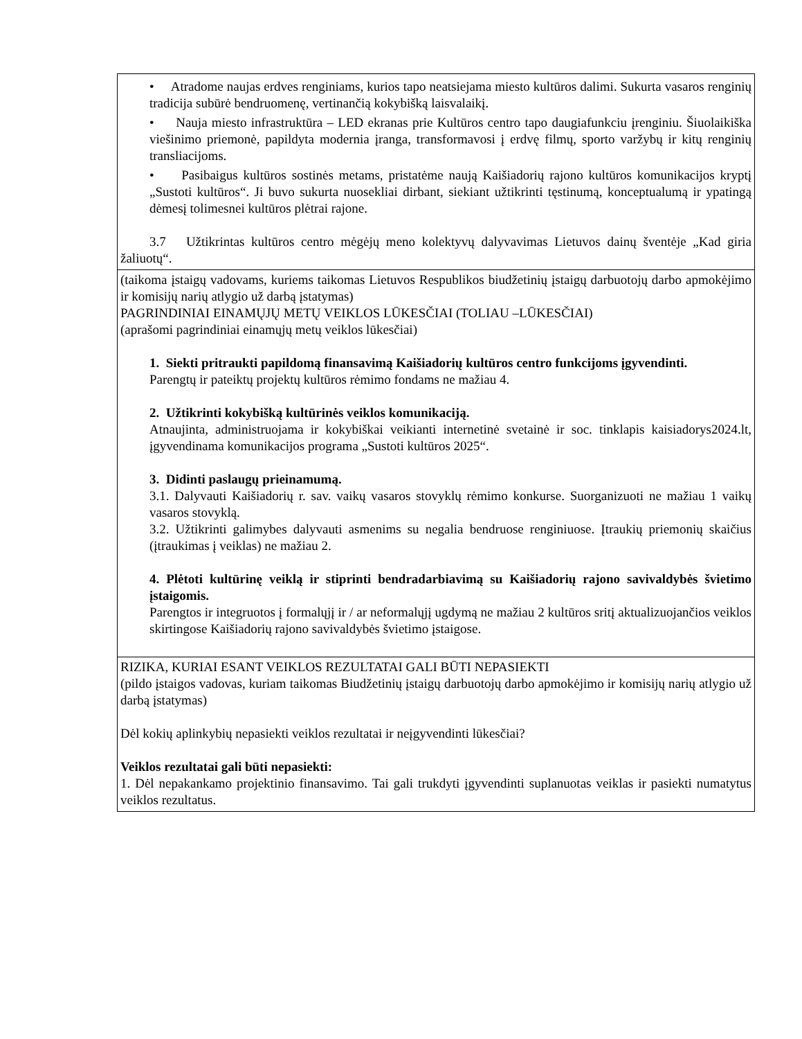| • Atradome naujas erdves renginiams, kurios tapo neatsiejama miesto kultūros dalimi. Sukurta vasaros renginių tradicija subūrė bendruomenę, vertinančią kokybišką laisvalaikį. • Nauja miesto infrastruktūra – LED ekranas prie Kultūros centro tapo daugiafunkciu įrenginiu. Šiuolaikiška viešinimo priemonė, papildyta modernia įranga, transformavosi į erdvę filmų, sporto varžybų ir kitų renginių transliacijoms. • Pasibaigus kultūros sostinės metams, pristatėme naują Kaišiadorių rajono kultūros komunikacijos kryptį „Sustoti kultūros“. Ji buvo sukurta nuosekliai dirbant, siekiant užtikrinti tęstinumą, konceptualumą ir ypatingą dėmesį tolimesnei kultūros plėtrai rajone. 3.7 Užtikrintas kultūros centro mėgėjų meno kolektyvų dalyvavimas Lietuvos dainų šventėje „Kad giria žaliuotų“. |
| (taikoma įstaigų vadovams, kuriems taikomas Lietuvos Respublikos biudžetinių įstaigų darbuotojų darbo apmokėjimo ir komisijų narių atlygio už darbą įstatymas) PAGRINDINIAI EINAMŲJŲ METŲ VEIKLOS LŪKESČIAI (TOLIAU –LŪKESČIAI) (aprašomi pagrindiniai einamųjų metų veiklos lūkesčiai) 1. Siekti pritraukti papildomą finansavimą Kaišiadorių kultūros centro funkcijoms įgyvendinti. Parengtų ir pateiktų projektų kultūros rėmimo fondams ne mažiau 4. 2. Užtikrinti kokybišką kultūrinės veiklos komunikaciją. Atnaujinta, administruojama ir kokybiškai veikianti internetinė svetainė ir soc. tinklapis kaisiadorys2024.lt, įgyvendinama komunikacijos programa „Sustoti kultūros 2025“. 3. Didinti paslaugų prieinamumą. 3.1. Dalyvauti Kaišiadorių r. sav. vaikų vasaros stovyklų rėmimo konkurse. Suorganizuoti ne mažiau 1 vaikų vasaros stovyklą. 3.2. Užtikrinti galimybes dalyvauti asmenims su negalia bendruose renginiuose. Įtraukių priemonių skaičius (įtraukimas į veiklas) ne mažiau 2. 4. Plėtoti kultūrinę veiklą ir stiprinti bendradarbiavimą su Kaišiadorių rajono savivaldybės švietimo įstaigomis. Parengtos ir integruotos į formalųjį ir / ar neformalųjį ugdymą ne mažiau 2 kultūros sritį aktualizuojančios veiklos skirtingose Kaišiadorių rajono savivaldybės švietimo įstaigose. |
| RIZIKA, KURIAI ESANT VEIKLOS REZULTATAI GALI BŪTI NEPASIEKTI (pildo įstaigos vadovas, kuriam taikomas Biudžetinių įstaigų darbuotojų darbo apmokėjimo ir komisijų narių atlygio už darbą įstatymas) Dėl kokių aplinkybių nepasiekti veiklos rezultatai ir neįgyvendinti lūkesčiai? Veiklos rezultatai gali būti nepasiekti: 1. Dėl nepakankamo projektinio finansavimo. Tai gali trukdyti įgyvendinti suplanuotas veiklas ir pasiekti numatytus veiklos rezultatus. |